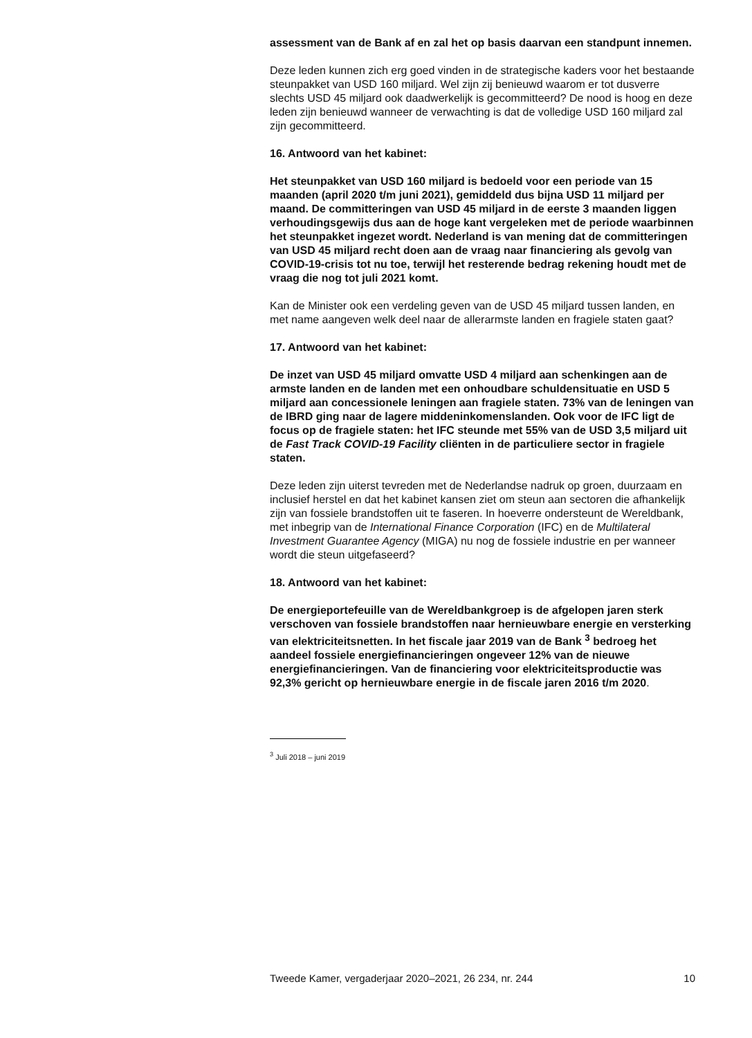assessment van de Bank af en zal het op basis daarvan een standpunt innemen.
Deze leden kunnen zich erg goed vinden in de strategische kaders voor het bestaande steunpakket van USD 160 miljard. Wel zijn zij benieuwd waarom er tot dusverre slechts USD 45 miljard ook daadwerkelijk is gecommitteerd? De nood is hoog en deze leden zijn benieuwd wanneer de verwachting is dat de volledige USD 160 miljard zal zijn gecommitteerd.
16. Antwoord van het kabinet:
Het steunpakket van USD 160 miljard is bedoeld voor een periode van 15 maanden (april 2020 t/m juni 2021), gemiddeld dus bijna USD 11 miljard per maand. De committeringen van USD 45 miljard in de eerste 3 maanden liggen verhoudingsgewijs dus aan de hoge kant vergeleken met de periode waarbinnen het steunpakket ingezet wordt. Nederland is van mening dat de committeringen van USD 45 miljard recht doen aan de vraag naar financiering als gevolg van COVID-19-crisis tot nu toe, terwijl het resterende bedrag rekening houdt met de vraag die nog tot juli 2021 komt.
Kan de Minister ook een verdeling geven van de USD 45 miljard tussen landen, en met name aangeven welk deel naar de allerarmste landen en fragiele staten gaat?
17. Antwoord van het kabinet:
De inzet van USD 45 miljard omvatte USD 4 miljard aan schenkingen aan de armste landen en de landen met een onhoudbare schuldensituatie en USD 5 miljard aan concessionele leningen aan fragiele staten. 73% van de leningen van de IBRD ging naar de lagere middeninkomenslanden. Ook voor de IFC ligt de focus op de fragiele staten: het IFC steunde met 55% van de USD 3,5 miljard uit de Fast Track COVID-19 Facility cliënten in de particuliere sector in fragiele staten.
Deze leden zijn uiterst tevreden met de Nederlandse nadruk op groen, duurzaam en inclusief herstel en dat het kabinet kansen ziet om steun aan sectoren die afhankelijk zijn van fossiele brandstoffen uit te faseren. In hoeverre ondersteunt de Wereldbank, met inbegrip van de International Finance Corporation (IFC) en de Multilateral Investment Guarantee Agency (MIGA) nu nog de fossiele industrie en per wanneer wordt die steun uitgefaseerd?
18. Antwoord van het kabinet:
De energieportefeuille van de Wereldbankgroep is de afgelopen jaren sterk verschoven van fossiele brandstoffen naar hernieuwbare energie en versterking van elektriciteitsnetten. In het fiscale jaar 2019 van de Bank <sup>3</sup> bedroeg het aandeel fossiele energiefinancieringen ongeveer 12% van de nieuwe energiefinancieringen. Van de financiering voor elektriciteitsproductie was 92,3% gericht op hernieuwbare energie in de fiscale jaren 2016 t/m 2020.
<sup>3</sup> Juli 2018 – juni 2019
Tweede Kamer, vergaderjaar 2020–2021, 26 234, nr. 244 10